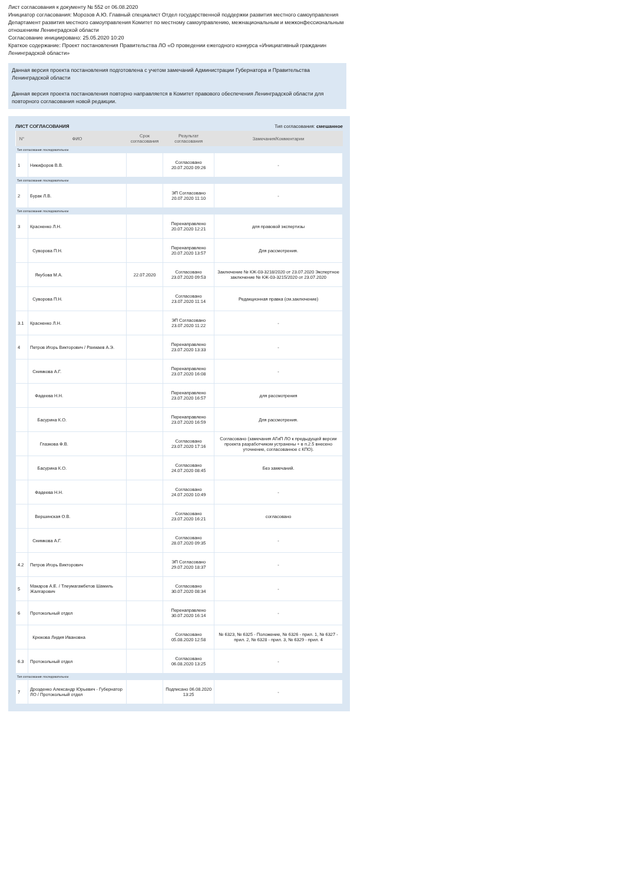Лист согласования к документу № 552 от 06.08.2020
Инициатор согласования: Морозов А.Ю. Главный специалист Отдел государственной поддержки развития местного самоуправления Департамент развития местного самоуправления Комитет по местному самоуправлению, межнациональным и межконфессиональным отношениям Ленинградской области
Согласование инициировано: 25.05.2020 10:20
Краткое содержание: Проект постановления Правительства ЛО «О проведении ежегодного конкурса «Инициативный гражданин Ленинградской области»
Данная версия проекта постановления подготовлена с учетом замечаний Администрации Губернатора и Правительства Ленинградской области
Данная версия проекта постановления повторно направляется в Комитет правового обеспечения Ленинградской области для повторного согласования новой редакции.
ЛИСТ СОГЛАСОВАНИЯ Тип согласования: смешанное
| N° | ФИО | Срок согласования | Результат согласования | Замечания/Комментарии |
| --- | --- | --- | --- | --- |
| Тип согласования: последовательное | | | | |
| 1 | Никифоров В.В. | | Согласовано 20.07.2020 09:26 | - |
| Тип согласования: последовательное | | | | |
| 2 | Бурак Л.В. | | ЭП Согласовано 20.07.2020 11:10 | - |
| Тип согласования: последовательное | | | | |
| 3 | Красненко Л.Н. | | Перенаправлено 20.07.2020 12:21 | для правовой экспертизы |
| | Суворова П.Н. | | Перенаправлено 20.07.2020 13:57 | Для рассмотрения. |
| | Якубова М.А. | 22.07.2020 | Согласовано 23.07.2020 09:53 | Заключение № КЖ-03-3218/2020 от 23.07.2020 Экспертное заключение № КЖ-03-3215/2020 от 23.07.2020 |
| | Суворова П.Н. | | Согласовано 23.07.2020 11:14 | Редакционная правка (см.заключение) |
| 3.1 | Красненко Л.Н. | | ЭП Согласовано 23.07.2020 11:22 | - |
| 4 | Петров Игорь Викторович / Рахмаев А.Э. | | Перенаправлено 23.07.2020 13:33 | - |
| | Снимкова А.Г. | | Перенаправлено 23.07.2020 16:08 | - |
| | Фадеева Н.Н. | | Перенаправлено 23.07.2020 16:57 | для рассмотрения |
| | Басурина К.О. | | Перенаправлено 23.07.2020 16:59 | Для рассмотрения. |
| | Глазкова Ф.В. | | Согласовано 23.07.2020 17:16 | Согласовано (замечания АГиП ЛО к предыдущей версии проекта разработчиком устранены + в п.2.5 внесено уточнение, согласованное с КПО). |
| | Басурина К.О. | | Согласовано 24.07.2020 08:45 | Без замечаний. |
| | Фадеева Н.Н. | | Согласовано 24.07.2020 10:49 | - |
| | Вершинская О.В. | | Согласовано 23.07.2020 16:21 | согласовано |
| | Снимкова А.Г. | | Согласовано 28.07.2020 09:35 | - |
| 4.2 | Петров Игорь Викторович | | ЭП Согласовано 29.07.2020 18:37 | - |
| 5 | Макаров А.Е. / Тлеумагамбетов Шамиль Жалгарович | | Согласовано 30.07.2020 08:34 | - |
| 6 | Протокольный отдел | | Перенаправлено 30.07.2020 16:14 | - |
| | Крюкова Лидия Ивановна | | Согласовано 05.08.2020 12:58 | № 6323, № 6325 - Положение, № 6326 - прил. 1, № 6327 - прил. 2, № 6328 - прил. 3, № 6329 - прил. 4 |
| 6.3 | Протокольный отдел | | Согласовано 06.08.2020 13:25 | - |
| Тип согласования: последовательное | | | | |
| 7 | Дрозденко Александр Юрьевич - Губернатор ЛО / Протокольный отдел | | Подписано 06.08.2020 13:25 | - |